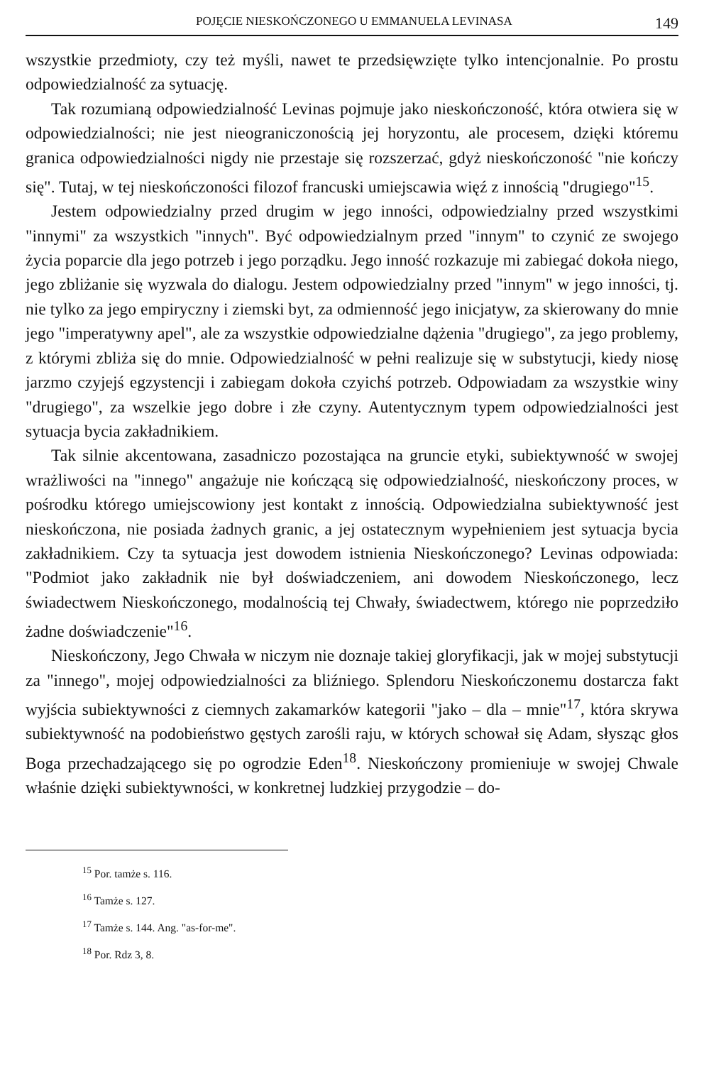POJĘCIE NIESKOŃCZONEGO U EMMANUELA LEVINASA 149
wszystkie przedmioty, czy też myśli, nawet te przedsięwzięte tylko intencjonalnie. Po prostu odpowiedzialność za sytuację.
Tak rozumianą odpowiedzialność Levinas pojmuje jako nieskończoność, która otwiera się w odpowiedzialności; nie jest nieograniczonością jej horyzontu, ale procesem, dzięki któremu granica odpowiedzialności nigdy nie przestaje się rozszerzać, gdyż nieskończoność "nie kończy się". Tutaj, w tej nieskończoności filozof francuski umiejscawia więź z innością "drugiego"<sup>15</sup>.
Jestem odpowiedzialny przed drugim w jego inności, odpowiedzialny przed wszystkimi "innymi" za wszystkich "innych". Być odpowiedzialnym przed "innym" to czynić ze swojego życia poparcie dla jego potrzeb i jego porządku. Jego inność rozkazuje mi zabiegać dokoła niego, jego zbliżanie się wyzwala do dialogu. Jestem odpowiedzialny przed "innym" w jego inności, tj. nie tylko za jego empiryczny i ziemski byt, za odmienność jego inicjatyw, za skierowany do mnie jego "imperatywny apel", ale za wszystkie odpowiedzialne dążenia "drugiego", za jego problemy, z którymi zbliża się do mnie. Odpowiedzialność w pełni realizuje się w substytucji, kiedy niosę jarzmo czyjejś egzystencji i zabiegam dokoła czyichś potrzeb. Odpowiadam za wszystkie winy "drugiego", za wszelkie jego dobre i złe czyny. Autentycznym typem odpowiedzialności jest sytuacja bycia zakładnikiem.
Tak silnie akcentowana, zasadniczo pozostająca na gruncie etyki, subiektywność w swojej wrażliwości na "innego" angażuje nie kończącą się odpowiedzialność, nieskończony proces, w pośrodku którego umiejscowiony jest kontakt z innością. Odpowiedzialna subiektywność jest nieskończona, nie posiada żadnych granic, a jej ostatecznym wypełnieniem jest sytuacja bycia zakładnikiem. Czy ta sytuacja jest dowodem istnienia Nieskończonego? Levinas odpowiada: "Podmiot jako zakładnik nie był doświadczeniem, ani dowodem Nieskończonego, lecz świadectwem Nieskończonego, modalnością tej Chwały, świadectwem, którego nie poprzedziło żadne doświadczenie"<sup>16</sup>.
Nieskończony, Jego Chwała w niczym nie doznaje takiej gloryfikacji, jak w mojej substytucji za "innego", mojej odpowiedzialności za bliźniego. Splendoru Nieskończonemu dostarcza fakt wyjścia subiektywności z ciemnych zakamarków kategorii "jako – dla – mnie"<sup>17</sup>, która skrywa subiektywność na podobieństwo gęstych zarośli raju, w których schował się Adam, słysząc głos Boga przechadzającego się po ogrodzie Eden<sup>18</sup>. Nieskończony promieniuje w swojej Chwale właśnie dzięki subiektywności, w konkretnej ludzkiej przygodzie – do-
<sup>15</sup> Por. tamże s. 116.
<sup>16</sup> Tamże s. 127.
<sup>17</sup> Tamże s. 144. Ang. "as-for-me".
<sup>18</sup> Por. Rdz 3, 8.